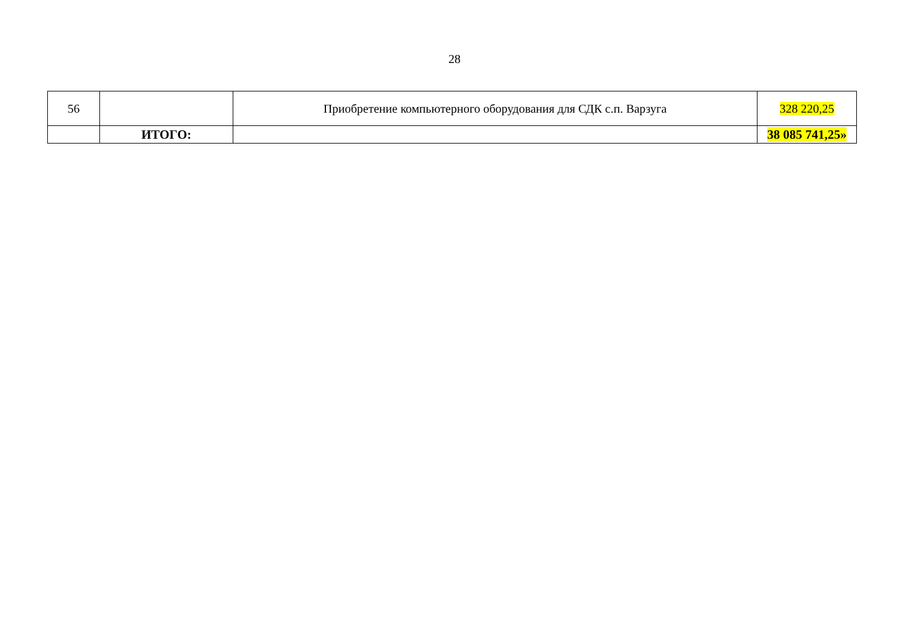28
| 56 | | Приобретение компьютерного оборудования для СДК с.п. Варзуга | 328 220,25 |
| | ИТОГО: | | 38 085 741,25» |